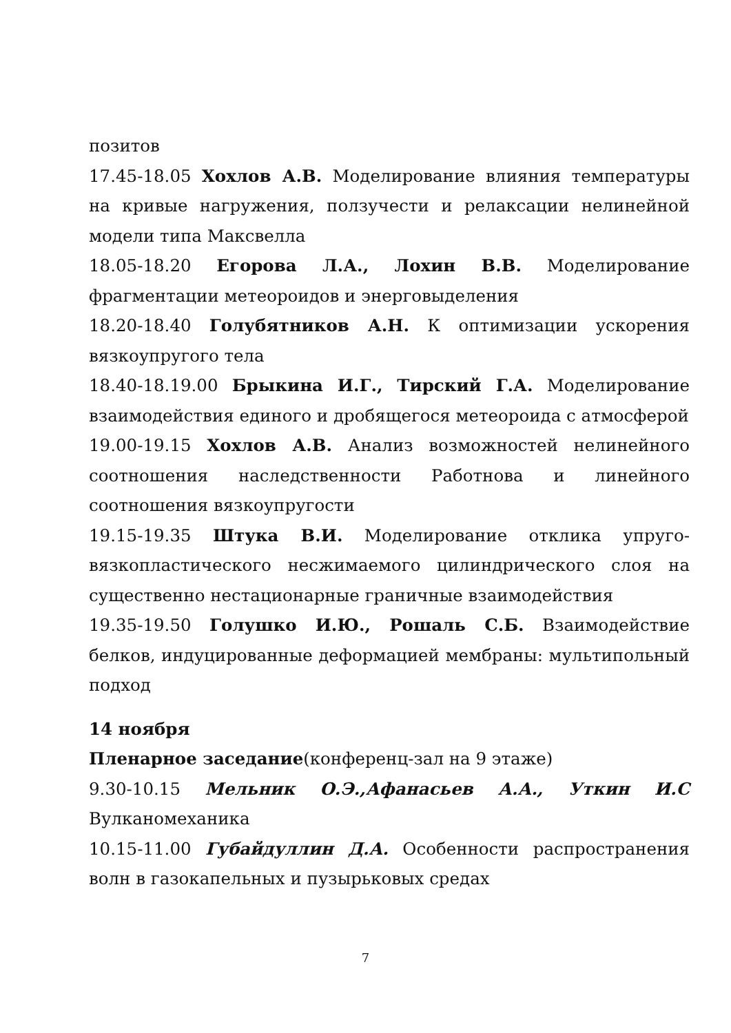позитов
17.45-18.05 Хохлов А.В. Моделирование влияния температуры на кривые нагружения, ползучести и релаксации нелинейной модели типа Максвелла
18.05-18.20 Егорова Л.А., Лохин В.В. Моделирование фрагментации метеороидов и энерговыделения
18.20-18.40 Голубятников А.Н. К оптимизации ускорения вязкоупругого тела
18.40-18.19.00 Брыкина И.Г., Тирский Г.А. Моделирование взаимодействия единого и дробящегося метеороида с атмосферой
19.00-19.15 Хохлов А.В. Анализ возможностей нелинейного соотношения наследственности Работнова и линейного соотношения вязкоупругости
19.15-19.35 Штука В.И. Моделирование отклика упруго-вязкопластического несжимаемого цилиндрического слоя на существенно нестационарные граничные взаимодействия
19.35-19.50 Голушко И.Ю., Рошаль С.Б. Взаимодействие белков, индуцированные деформацией мембраны: мультипольный подход
14 ноября
Пленарное заседание(конференц-зал на 9 этаже)
9.30-10.15 Мельник О.Э.,Афанасьев А.А., Уткин И.С Вулканомеханика
10.15-11.00 Губайдуллин Д.А. Особенности распространения волн в газокапельных и пузырьковых средах
7